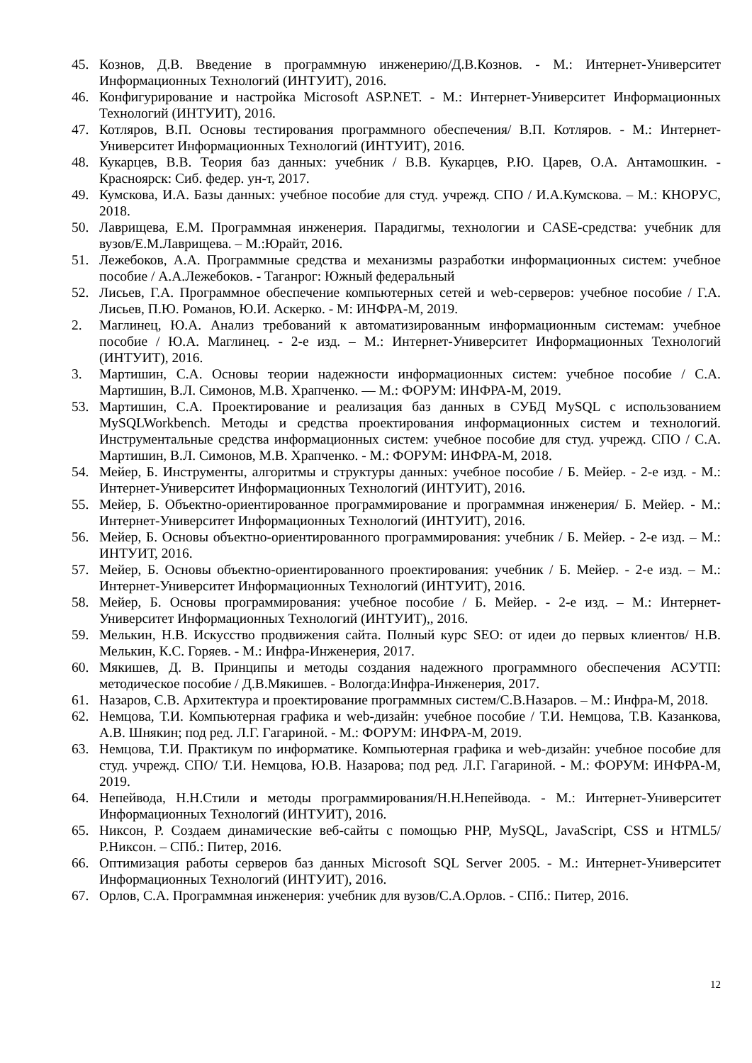45. Кознов, Д.В. Введение в программную инженерию/Д.В.Кознов. - М.: Интернет-Университет Информационных Технологий (ИНТУИТ), 2016.
46. Конфигурирование и настройка Microsoft ASP.NET. - М.: Интернет-Университет Информационных Технологий (ИНТУИТ), 2016.
47. Котляров, В.П. Основы тестирования программного обеспечения/ В.П. Котляров. - М.: Интернет-Университет Информационных Технологий (ИНТУИТ), 2016.
48. Кукарцев, В.В. Теория баз данных: учебник / В.В. Кукарцев, Р.Ю. Царев, О.А. Антамошкин. - Красноярск: Сиб. федер. ун-т, 2017.
49. Кумскова, И.А. Базы данных: учебное пособие для студ. учрежд. СПО / И.А.Кумскова. – М.: КНОРУС, 2018.
50. Лаврищева, Е.М. Программная инженерия. Парадигмы, технологии и CASE-средства: учебник для вузов/Е.М.Лаврищева. – М.:Юрайт, 2016.
51. Лежебоков, А.А. Программные средства и механизмы разработки информационных систем: учебное пособие / А.А.Лежебоков. - Таганрог: Южный федеральный
52. Лисьев, Г.А. Программное обеспечение компьютерных сетей и web-серверов: учебное пособие / Г.А. Лисьев, П.Ю. Романов, Ю.И. Аскерко. - М: ИНФРА-М, 2019.
2. Маглинец, Ю.А. Анализ требований к автоматизированным информационным системам: учебное пособие / Ю.А. Маглинец. - 2-е изд. – М.: Интернет-Университет Информационных Технологий (ИНТУИТ), 2016.
3. Мартишин, С.А. Основы теории надежности информационных систем: учебное пособие / С.А. Мартишин, В.Л. Симонов, М.В. Храпченко. — М.: ФОРУМ: ИНФРА-М, 2019.
53. Мартишин, С.А. Проектирование и реализация баз данных в СУБД MySQL с использованием MySQLWorkbench. Методы и средства проектирования информационных систем и технологий. Инструментальные средства информационных систем: учебное пособие для студ. учрежд. СПО / С.А. Мартишин, В.Л. Симонов, М.В. Храпченко. - М.: ФОРУМ: ИНФРА-М, 2018.
54. Мейер, Б. Инструменты, алгоритмы и структуры данных: учебное пособие / Б. Мейер. - 2-е изд. - М.: Интернет-Университет Информационных Технологий (ИНТУИТ), 2016.
55. Мейер, Б. Объектно-ориентированное программирование и программная инженерия/ Б. Мейер. - М.: Интернет-Университет Информационных Технологий (ИНТУИТ), 2016.
56. Мейер, Б. Основы объектно-ориентированного программирования: учебник / Б. Мейер. - 2-е изд. – М.: ИНТУИТ, 2016.
57. Мейер, Б. Основы объектно-ориентированного проектирования: учебник / Б. Мейер. - 2-е изд. – М.: Интернет-Университет Информационных Технологий (ИНТУИТ), 2016.
58. Мейер, Б. Основы программирования: учебное пособие / Б. Мейер. - 2-е изд. – М.: Интернет-Университет Информационных Технологий (ИНТУИТ),, 2016.
59. Мелькин, Н.В. Искусство продвижения сайта. Полный курс SEO: от идеи до первых клиентов/ Н.В. Мелькин, К.С. Горяев. - М.: Инфра-Инженерия, 2017.
60. Мякишев, Д. В. Принципы и методы создания надежного программного обеспечения АСУТП: методическое пособие / Д.В.Мякишев. - Вологда:Инфра-Инженерия, 2017.
61. Назаров, С.В. Архитектура и проектирование программных систем/С.В.Назаров. – М.: Инфра-М, 2018.
62. Немцова, Т.И. Компьютерная графика и web-дизайн: учебное пособие / Т.И. Немцова, Т.В. Казанкова, А.В. Шнякин; под ред. Л.Г. Гагариной. - М.: ФОРУМ: ИНФРА-М, 2019.
63. Немцова, Т.И. Практикум по информатике. Компьютерная графика и web-дизайн: учебное пособие для студ. учрежд. СПО/ Т.И. Немцова, Ю.В. Назарова; под ред. Л.Г. Гагариной. - М.: ФОРУМ: ИНФРА-М, 2019.
64. Непейвода, Н.Н.Стили и методы программирования/Н.Н.Непейвода. - М.: Интернет-Университет Информационных Технологий (ИНТУИТ), 2016.
65. Никсон, Р. Создаем динамические веб-сайты с помощью PHP, MySQL, JavaScript, CSS и HTML5/Р.Никсон. – СПб.: Питер, 2016.
66. Оптимизация работы серверов баз данных Microsoft SQL Server 2005. - М.: Интернет-Университет Информационных Технологий (ИНТУИТ), 2016.
67. Орлов, С.А. Программная инженерия: учебник для вузов/С.А.Орлов. - СПб.: Питер, 2016.
12